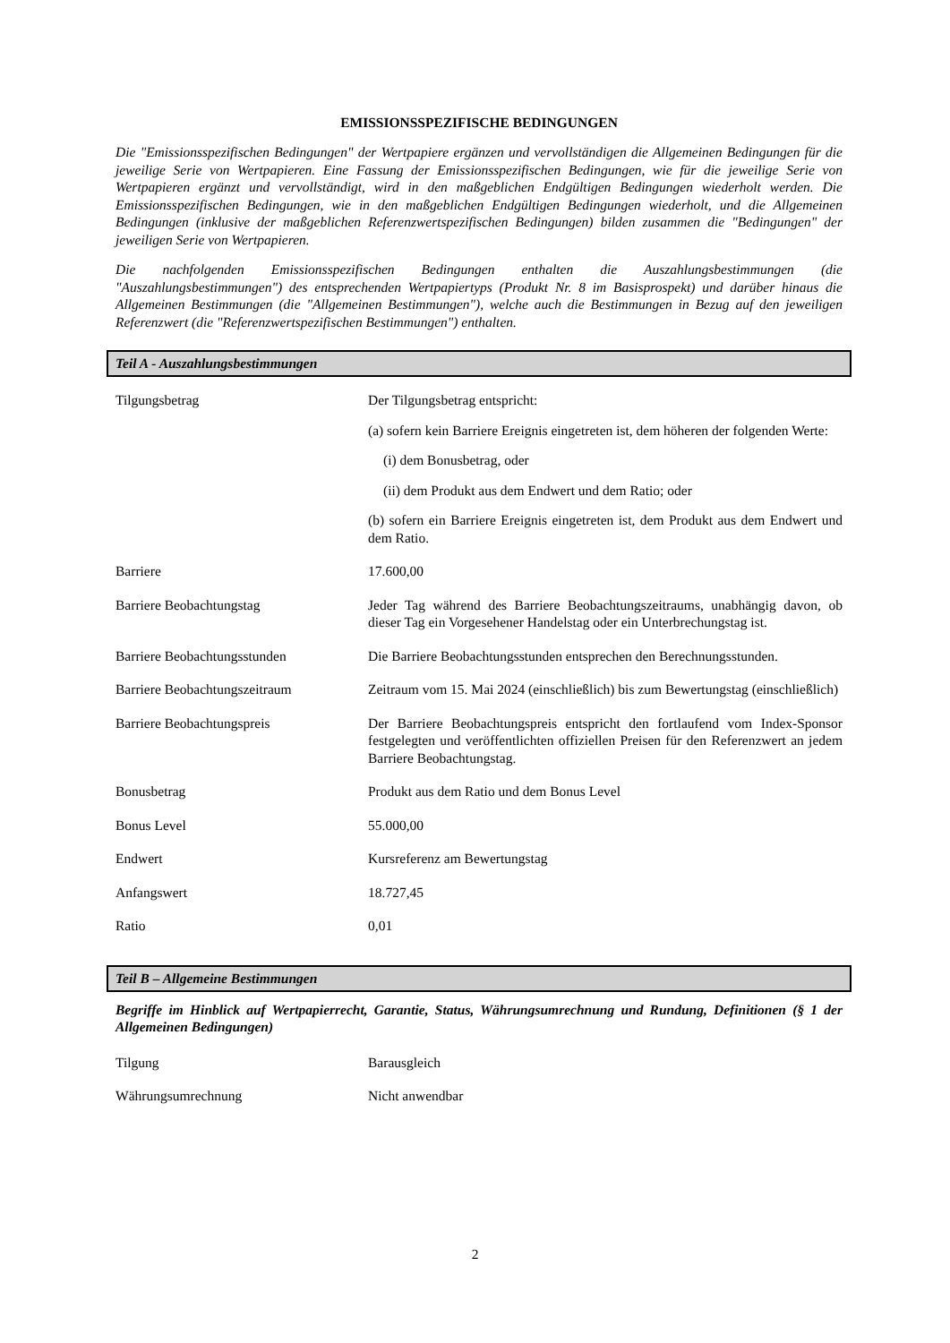EMISSIONSSPEZIFISCHE BEDINGUNGEN
Die "Emissionsspezifischen Bedingungen" der Wertpapiere ergänzen und vervollständigen die Allgemeinen Bedingungen für die jeweilige Serie von Wertpapieren. Eine Fassung der Emissionsspezifischen Bedingungen, wie für die jeweilige Serie von Wertpapieren ergänzt und vervollständigt, wird in den maßgeblichen Endgültigen Bedingungen wiederholt werden. Die Emissionsspezifischen Bedingungen, wie in den maßgeblichen Endgültigen Bedingungen wiederholt, und die Allgemeinen Bedingungen (inklusive der maßgeblichen Referenzwertspezifischen Bedingungen) bilden zusammen die "Bedingungen" der jeweiligen Serie von Wertpapieren.
Die nachfolgenden Emissionsspezifischen Bedingungen enthalten die Auszahlungsbestimmungen (die "Auszahlungsbestimmungen") des entsprechenden Wertpapiertyps (Produkt Nr. 8 im Basisprospekt) und darüber hinaus die Allgemeinen Bestimmungen (die "Allgemeinen Bestimmungen"), welche auch die Bestimmungen in Bezug auf den jeweiligen Referenzwert (die "Referenzwertspezifischen Bestimmungen") enthalten.
Teil A - Auszahlungsbestimmungen
| Tilgungsbetrag | Der Tilgungsbetrag entspricht: (a) sofern kein Barriere Ereignis eingetreten ist, dem höheren der folgenden Werte: (i) dem Bonusbetrag, oder (ii) dem Produkt aus dem Endwert und dem Ratio; oder (b) sofern ein Barriere Ereignis eingetreten ist, dem Produkt aus dem Endwert und dem Ratio. |
| Barriere | 17.600,00 |
| Barriere Beobachtungstag | Jeder Tag während des Barriere Beobachtungszeitraums, unabhängig davon, ob dieser Tag ein Vorgesehener Handelstag oder ein Unterbrechungstag ist. |
| Barriere Beobachtungsstunden | Die Barriere Beobachtungsstunden entsprechen den Berechnungsstunden. |
| Barriere Beobachtungszeitraum | Zeitraum vom 15. Mai 2024 (einschließlich) bis zum Bewertungstag (einschließlich) |
| Barriere Beobachtungspreis | Der Barriere Beobachtungspreis entspricht den fortlaufend vom Index-Sponsor festgelegten und veröffentlichten offiziellen Preisen für den Referenzwert an jedem Barriere Beobachtungstag. |
| Bonusbetrag | Produkt aus dem Ratio und dem Bonus Level |
| Bonus Level | 55.000,00 |
| Endwert | Kursreferenz am Bewertungstag |
| Anfangswert | 18.727,45 |
| Ratio | 0,01 |
Teil B – Allgemeine Bestimmungen
Begriffe im Hinblick auf Wertpapierrecht, Garantie, Status, Währungsumrechnung und Rundung, Definitionen (§ 1 der Allgemeinen Bedingungen)
| Tilgung | Barausgleich |
| Währungsumrechnung | Nicht anwendbar |
2